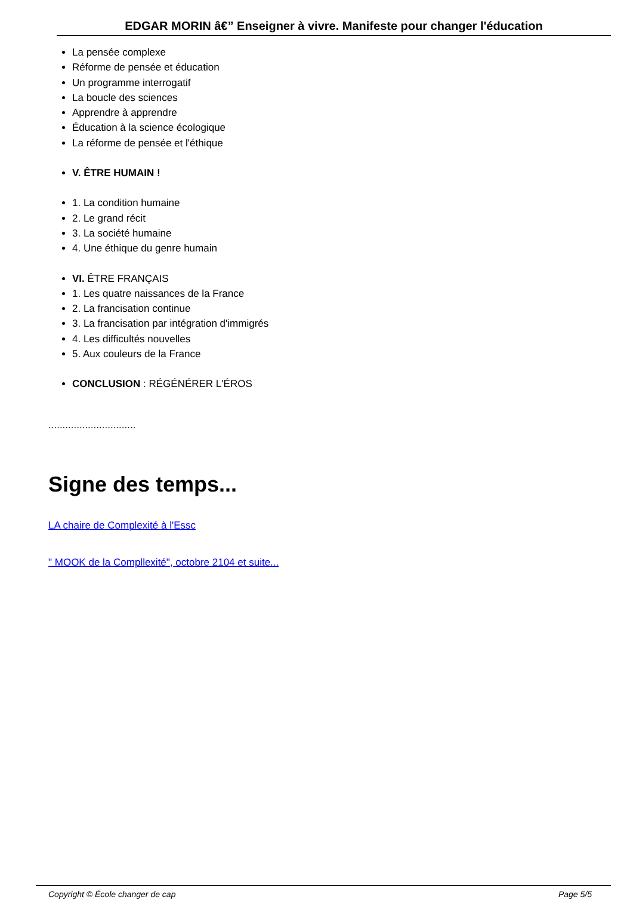EDGAR MORIN â€” Enseigner à vivre. Manifeste pour changer l'éducation
La pensée complexe
Réforme de pensée et éducation
Un programme interrogatif
La boucle des sciences
Apprendre à apprendre
Éducation à la science écologique
La réforme de pensée et l'éthique
V. ÊTRE HUMAIN !
1. La condition humaine
2. Le grand récit
3. La société humaine
4. Une éthique du genre humain
VI. ÊTRE FRANÇAIS
1. Les quatre naissances de la France
2. La francisation continue
3. La francisation par intégration d'immigrés
4. Les difficultés nouvelles
5. Aux couleurs de la France
CONCLUSION : RÉGÉNÉRER L'ÉROS
...............................
Signe des temps...
LA chaire de Complexité à l'Essc
" MOOK de la Compllexité", octobre 2104 et suite...
Copyright © École changer de cap Page 5/5